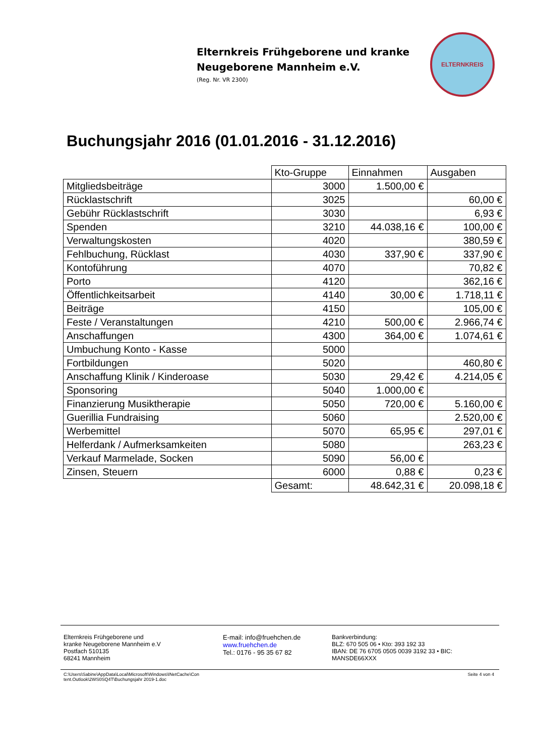Elternkreis Frühgeborene und kranke
Neugeborene Mannheim e.V.
(Reg. Nr. VR 2300)
ELTERNKREIS
Buchungsjahr 2016 (01.01.2016 - 31.12.2016)
| | Kto-Gruppe | Einnahmen | Ausgaben |
| --- | --- | --- | --- |
| Mitgliedsbeiträge | 3000 | 1.500,00 € | |
| Rücklastschrift | 3025 | | 60,00 € |
| Gebühr Rücklastschrift | 3030 | | 6,93 € |
| Spenden | 3210 | 44.038,16 € | 100,00 € |
| Verwaltungskosten | 4020 | | 380,59 € |
| Fehlbuchung, Rücklast | 4030 | 337,90 € | 337,90 € |
| Kontoführung | 4070 | | 70,82 € |
| Porto | 4120 | | 362,16 € |
| Öffentlichkeitsarbeit | 4140 | 30,00 € | 1.718,11 € |
| Beiträge | 4150 | | 105,00 € |
| Feste / Veranstaltungen | 4210 | 500,00 € | 2.966,74 € |
| Anschaffungen | 4300 | 364,00 € | 1.074,61 € |
| Umbuchung Konto - Kasse | 5000 | | |
| Fortbildungen | 5020 | | 460,80 € |
| Anschaffung Klinik / Kinderoase | 5030 | 29,42 € | 4.214,05 € |
| Sponsoring | 5040 | 1.000,00 € | |
| Finanzierung Musiktherapie | 5050 | 720,00 € | 5.160,00 € |
| Guerillia Fundraising | 5060 | | 2.520,00 € |
| Werbemittel | 5070 | 65,95 € | 297,01 € |
| Helferdank / Aufmerksamkeiten | 5080 | | 263,23 € |
| Verkauf Marmelade, Socken | 5090 | 56,00 € | |
| Zinsen, Steuern | 6000 | 0,88 € | 0,23 € |
| | Gesamt: | 48.642,31 € | 20.098,18 € |
Elternkreis Frühgeborene und
kranke Neugeborene Mannheim e.V
Postfach 510135
68241 Mannheim
E-mail: info@fruehchen.de
www.fruehchen.de
Tel.: 0176 - 95 35 67 82
Bankverbindung:
BLZ: 670 505 06 • Kto: 393 192 33
IBAN: DE 76 6705 0505 0039 3192 33 • BIC: MANSDE66XXX
C:\Users\Sabine\AppData\Local\Microsoft\Windows\INetCache\Con
tent.Outlook\2WS0SQ4T\Buchungsjahr 2019-1.doc
Seite 4 von 4